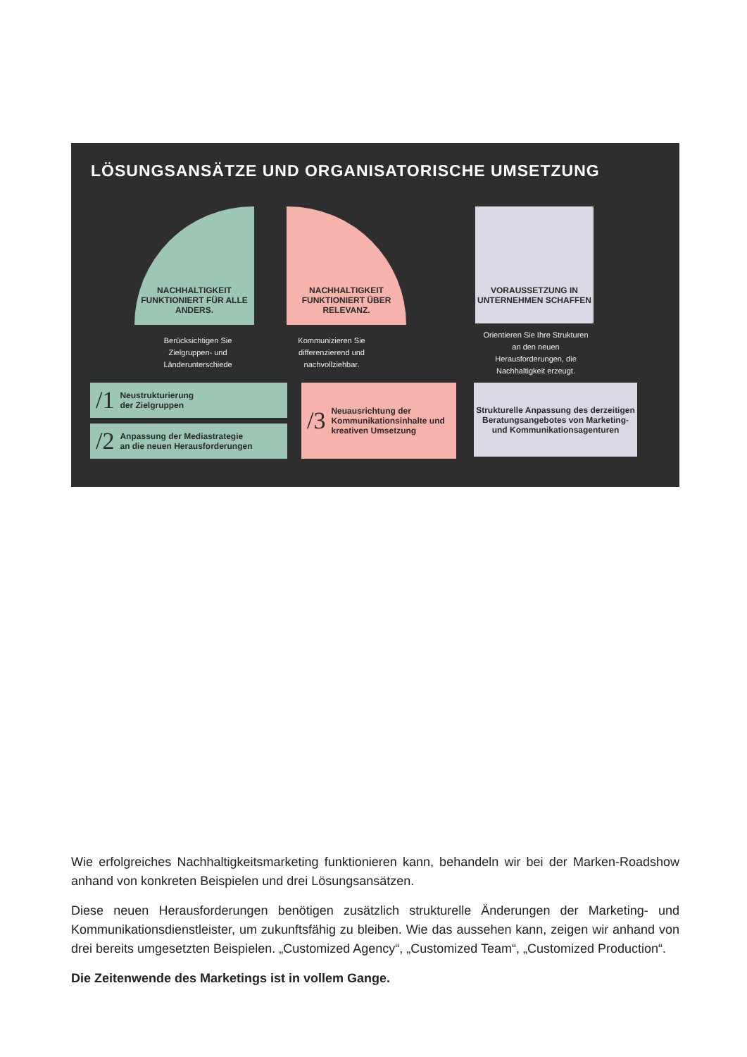LÖSUNGSANSÄTZE UND ORGANISATORISCHE UMSETZUNG
NACHHALTIGKEIT FUNKTIONIERT FÜR ALLE ANDERS.
NACHHALTIGKEIT FUNKTIONIERT ÜBER RELEVANZ.
VORAUSSETZUNG IN UNTERNEHMEN SCHAFFEN
Berücksichtigen Sie Zielgruppen- und Länderunterschiede
Kommunizieren Sie differenzierend und nachvollziehbar.
Orientieren Sie Ihre Strukturen an den neuen Herausforderungen, die Nachhaltigkeit erzeugt.
/1 Neustrukturierung
der Zielgruppen
/2 Anpassung der Mediastrategie
an die neuen Herausforderungen
/3 Neuausrichtung der Kommunikationsinhalte und kreativen Umsetzung
Strukturelle Anpassung des derzeitigen Beratungsangebotes von Marketing- und Kommunikationsagenturen
Wie erfolgreiches Nachhaltigkeitsmarketing funktionieren kann, behandeln wir bei der Marken-Roadshow anhand von konkreten Beispielen und drei Lösungsansätzen.
Diese neuen Herausforderungen benötigen zusätzlich strukturelle Änderungen der Marketing- und Kommunikationsdienstleister, um zukunftsfähig zu bleiben. Wie das aussehen kann, zeigen wir anhand von drei bereits umgesetzten Beispielen. „Customized Agency“, „Customized Team“, „Customized Production“.
Die Zeitenwende des Marketings ist in vollem Gange.